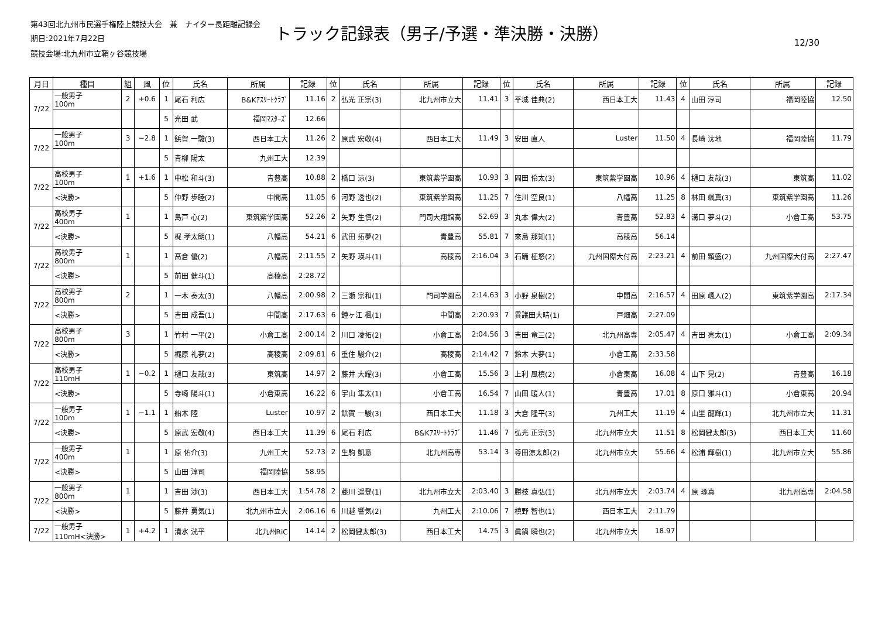第43回北九州市民選手権陸上競技大会　兼　ナイター長距離記録会
期日:2021年7月22日
トラック記録表（男子/予選・準決勝・決勝）
12/30
競技会場:北九州市立鞘ヶ谷競技場
| 月日 | 種目 | 組 | 風 | 位 | 氏名 | 所属 | 記録 | 位 | 氏名 | 所属 | 記録 | 位 | 氏名 | 所属 | 記録 | 位 | 氏名 | 所属 | 記録 |
| --- | --- | --- | --- | --- | --- | --- | --- | --- | --- | --- | --- | --- | --- | --- | --- | --- | --- | --- | --- |
| 7/22 | 一般男子 100m | 2 | +0.6 | 1 | 尾石 利広 | B&Kｱｽﾘｰﾄｸﾗﾌﾞ | 11.16 | 2 | 弘光 正宗(3) | 北九州市立大 | 11.41 | 3 | 平城 佳典(2) | 西日本工大 | 11.43 | 4 | 山田 淳司 | 福岡陸協 | 12.50 |
| | | | | 5 | 光田 武 | 福岡ﾏｽﾀｰｽﾞ | 12.66 | | | | | | | | | | | | |
| 7/22 | 一般男子 100m | 3 | −2.8 | 1 | 鋲賀 一駿(3) | 西日本工大 | 11.26 | 2 | 原武 宏敬(4) | 西日本工大 | 11.49 | 3 | 安田 直人 | Luster | 11.50 | 4 | 長崎 汰地 | 福岡陸協 | 11.79 |
| | | | | 5 | 青柳 陽太 | 九州工大 | 12.39 | | | | | | | | | | | | |
| 7/22 | 高校男子 100m | 1 | +1.6 | 1 | 中松 和斗(3) | 青豊高 | 10.88 | 2 | 橋口 涼(3) | 東筑紫学園高 | 10.93 | 3 | 岡田 伶太(3) | 東筑紫学園高 | 10.96 | 4 | 樋口 友哉(3) | 東筑高 | 11.02 |
| | <決勝> | | | 5 | 仲野 歩睦(2) | 中間高 | 11.05 | 6 | 河野 透也(2) | 東筑紫学園高 | 11.25 | 7 | 住川 空良(1) | 八幡高 | 11.25 | 8 | 林田 颯真(3) | 東筑紫学園高 | 11.26 |
| 7/22 | 高校男子 400m | 1 | | 1 | 島戸 心(2) | 東筑紫学園高 | 52.26 | 2 | 矢野 生慎(2) | 門司大翔館高 | 52.69 | 3 | 丸本 偉大(2) | 青豊高 | 52.83 | 4 | 溝口 夢斗(2) | 小倉工高 | 53.75 |
| | <決勝> | | | 5 | 梶 孝太朗(1) | 八幡高 | 54.21 | 6 | 武田 拓夢(2) | 青豊高 | 55.81 | 7 | 來島 那知(1) | 高稜高 | 56.14 | | | | |
| 7/22 | 高校男子 800m | 1 | | 1 | 髙倉 優(2) | 八幡高 | 2:11.55 | 2 | 矢野 瑛斗(1) | 高稜高 | 2:16.04 | 3 | 石踊 柾悠(2) | 九州国際大付高 | 2:23.21 | 4 | 前田 顕盛(2) | 九州国際大付高 | 2:27.47 |
| | <決勝> | | | 5 | 前田 健斗(1) | 高稜高 | 2:28.72 | | | | | | | | | | | | |
| 7/22 | 高校男子 800m | 2 | | 1 | 一木 奏太(3) | 八幡高 | 2:00.98 | 2 | 三瀬 宗和(1) | 門司学園高 | 2:14.63 | 3 | 小野 泉樹(2) | 中間高 | 2:16.57 | 4 | 田原 颯人(2) | 東筑紫学園高 | 2:17.34 |
| | <決勝> | | | 5 | 吉田 成吾(1) | 中間高 | 2:17.63 | 6 | 鐘ヶ江 楓(1) | 中間高 | 2:20.93 | 7 | 異議田大晴(1) | 戸畑高 | 2:27.09 | | | | |
| 7/22 | 高校男子 800m | 3 | | 1 | 竹村 一平(2) | 小倉工高 | 2:00.14 | 2 | 川口 凌拓(2) | 小倉工高 | 2:04.56 | 3 | 吉田 竜三(2) | 北九州高専 | 2:05.47 | 4 | 吉田 亮太(1) | 小倉工高 | 2:09.34 |
| | <決勝> | | | 5 | 梶原 礼夢(2) | 高稜高 | 2:09.81 | 6 | 重住 駿介(2) | 高稜高 | 2:14.42 | 7 | 鈴木 大夢(1) | 小倉工高 | 2:33.58 | | | | |
| 7/22 | 高校男子 110mH | 1 | −0.2 | 1 | 樋口 友哉(3) | 東筑高 | 14.97 | 2 | 藤井 大耀(3) | 小倉工高 | 15.56 | 3 | 上利 風槙(2) | 小倉東高 | 16.08 | 4 | 山下 晃(2) | 青豊高 | 16.18 |
| | <決勝> | | | 5 | 寺崎 陽斗(1) | 小倉東高 | 16.22 | 6 | 宇山 隼太(1) | 小倉工高 | 16.54 | 7 | 山田 暖人(1) | 青豊高 | 17.01 | 8 | 原口 雅斗(1) | 小倉東高 | 20.94 |
| 7/22 | 一般男子 100m | 1 | −1.1 | 1 | 船木 陸 | Luster | 10.97 | 2 | 鋲賀 一駿(3) | 西日本工大 | 11.18 | 3 | 大倉 隆平(3) | 九州工大 | 11.19 | 4 | 山里 龍輝(1) | 北九州市立大 | 11.31 |
| | <決勝> | | | 5 | 原武 宏敬(4) | 西日本工大 | 11.39 | 6 | 尾石 利広 | B&Kｱｽﾘｰﾄｸﾗﾌﾞ | 11.46 | 7 | 弘光 正宗(3) | 北九州市立大 | 11.51 | 8 | 松岡健太郎(3) | 西日本工大 | 11.60 |
| 7/22 | 一般男子 400m | 1 | | 1 | 原 佑介(3) | 九州工大 | 52.73 | 2 | 生駒 凱意 | 北九州高専 | 53.14 | 3 | 尊田涼太郎(2) | 北九州市立大 | 55.66 | 4 | 松浦 輝樹(1) | 北九州市立大 | 55.86 |
| | <決勝> | | | 5 | 山田 淳司 | 福岡陸協 | 58.95 | | | | | | | | | | | | |
| 7/22 | 一般男子 800m | 1 | | 1 | 吉田 渉(3) | 西日本工大 | 1:54.78 | 2 | 藤川 遥登(1) | 北九州市立大 | 2:03.40 | 3 | 勝枝 真弘(1) | 北九州市立大 | 2:03.74 | 4 | 原 琢真 | 北九州高専 | 2:04.58 |
| | <決勝> | | | 5 | 藤井 勇気(1) | 北九州市立大 | 2:06.16 | 6 | 川越 響気(2) | 九州工大 | 2:10.06 | 7 | 槙野 智也(1) | 西日本工大 | 2:11.79 | | | | |
| 7/22 | 一般男子 110mH<決勝> | 1 | +4.2 | 1 | 清水 洸平 | 北九州RiC | 14.14 | 2 | 松岡健太郎(3) | 西日本工大 | 14.75 | 3 | 眞鍋 瞬也(2) | 北九州市立大 | 18.97 | | | | |